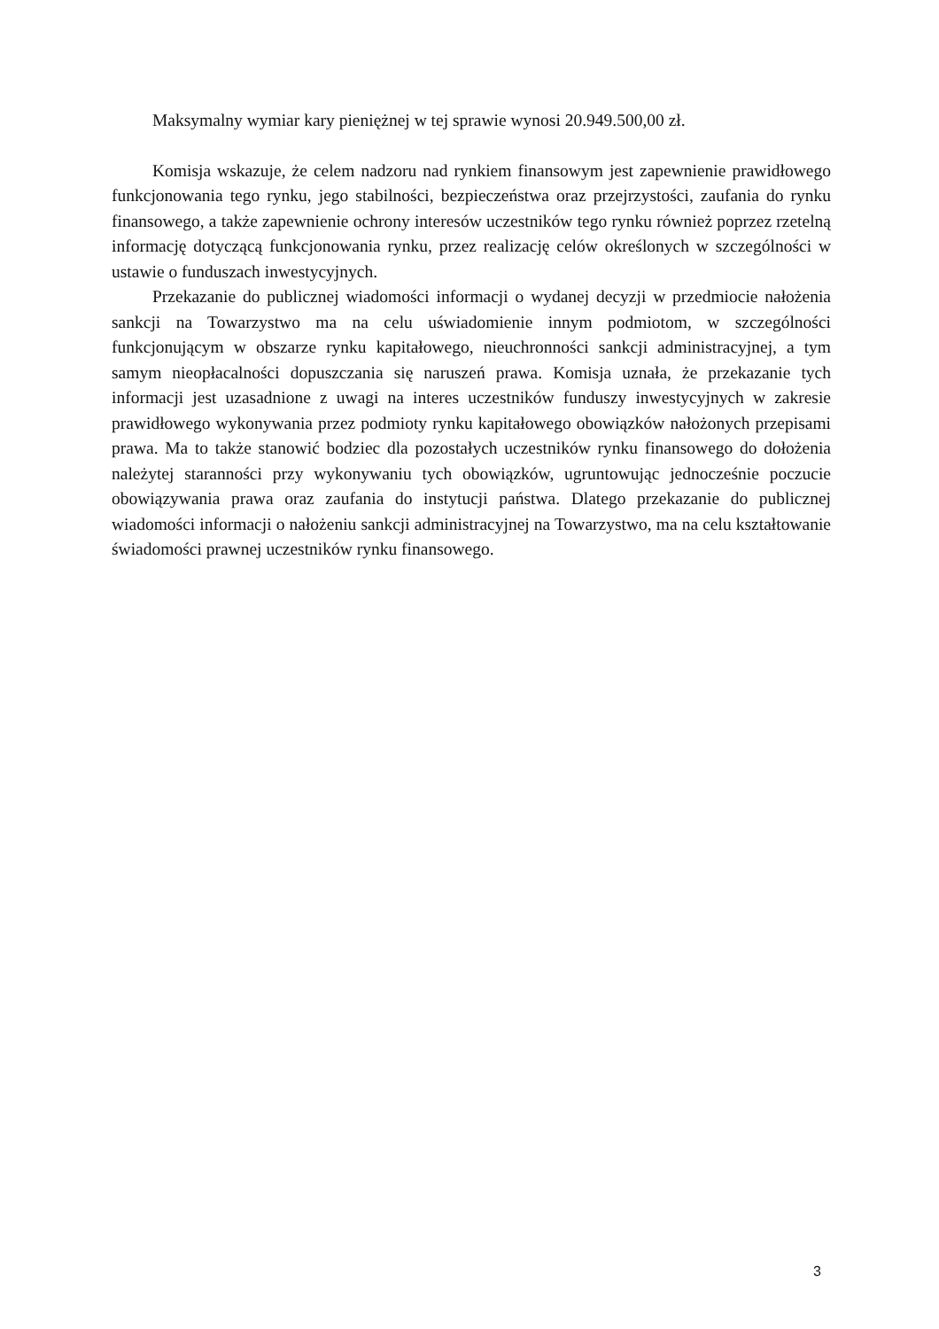Maksymalny wymiar kary pieniężnej w tej sprawie wynosi 20.949.500,00 zł.
Komisja wskazuje, że celem nadzoru nad rynkiem finansowym jest zapewnienie prawidłowego funkcjonowania tego rynku, jego stabilności, bezpieczeństwa oraz przejrzystości, zaufania do rynku finansowego, a także zapewnienie ochrony interesów uczestników tego rynku również poprzez rzetelną informację dotyczącą funkcjonowania rynku, przez realizację celów określonych w szczególności w ustawie o funduszach inwestycyjnych.
Przekazanie do publicznej wiadomości informacji o wydanej decyzji w przedmiocie nałożenia sankcji na Towarzystwo ma na celu uświadomienie innym podmiotom, w szczególności funkcjonującym w obszarze rynku kapitałowego, nieuchronności sankcji administracyjnej, a tym samym nieopłacalności dopuszczania się naruszeń prawa. Komisja uznała, że przekazanie tych informacji jest uzasadnione z uwagi na interes uczestników funduszy inwestycyjnych w zakresie prawidłowego wykonywania przez podmioty rynku kapitałowego obowiązków nałożonych przepisami prawa. Ma to także stanowić bodziec dla pozostałych uczestników rynku finansowego do dołożenia należytej staranności przy wykonywaniu tych obowiązków, ugruntowując jednocześnie poczucie obowiązywania prawa oraz zaufania do instytucji państwa. Dlatego przekazanie do publicznej wiadomości informacji o nałożeniu sankcji administracyjnej na Towarzystwo, ma na celu kształtowanie świadomości prawnej uczestników rynku finansowego.
3